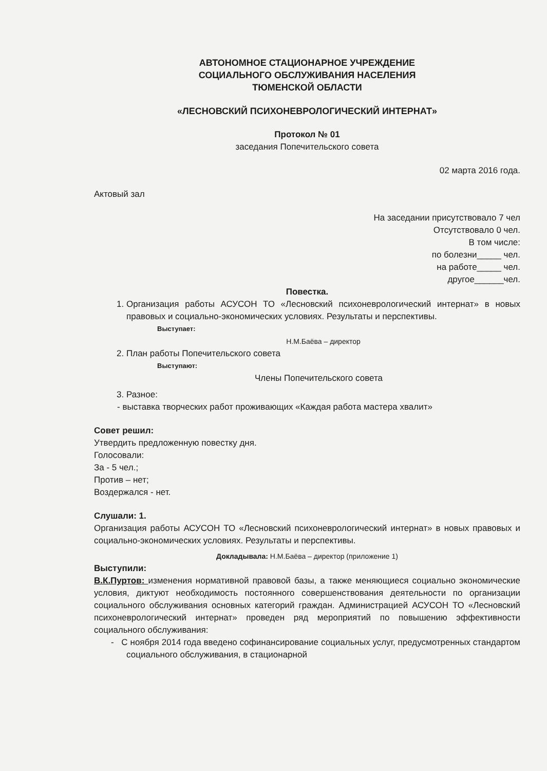АВТОНОМНОЕ СТАЦИОНАРНОЕ УЧРЕЖДЕНИЕ
СОЦИАЛЬНОГО ОБСЛУЖИВАНИЯ НАСЕЛЕНИЯ
ТЮМЕНСКОЙ ОБЛАСТИ
«ЛЕСНОВСКИЙ ПСИХОНЕВРОЛОГИЧЕСКИЙ ИНТЕРНАТ»
Протокол № 01
заседания Попечительского совета
02 марта 2016 года.
Актовый зал
На заседании присутствовало 7 чел
Отсутствовало 0 чел.
В том числе:
по болезни_____ чел.
на работе_____ чел.
другое______чел.
Повестка.
1. Организация работы АСУСОН ТО «Лесновский психоневрологический интернат» в новых правовых и социально-экономических условиях. Результаты и перспективы.
Выступает:
Н.М.Баёва – директор
2. План работы Попечительского совета
Выступают:
Члены Попечительского совета
3. Разное:
- выставка творческих работ проживающих «Каждая работа мастера хвалит»
Совет решил:
Утвердить предложенную повестку дня.
Голосовали:
За - 5 чел.;
Против – нет;
Воздержался - нет.
Слушали: 1.
Организация работы АСУСОН ТО «Лесновский психоневрологический интернат» в новых правовых и социально-экономических условиях. Результаты и перспективы.
Докладывала: Н.М.Баёва – директор (приложение 1)
Выступили:
В.К.Пуртов: изменения нормативной правовой базы, а также меняющиеся социально экономические условия, диктуют необходимость постоянного совершенствования деятельности по организации социального обслуживания основных категорий граждан. Администрацией АСУСОН ТО «Лесновский психоневрологический интернат» проведен ряд мероприятий по повышению эффективности социального обслуживания:
- С ноября 2014 года введено софинансирование социальных услуг, предусмотренных стандартом социального обслуживания, в стационарной